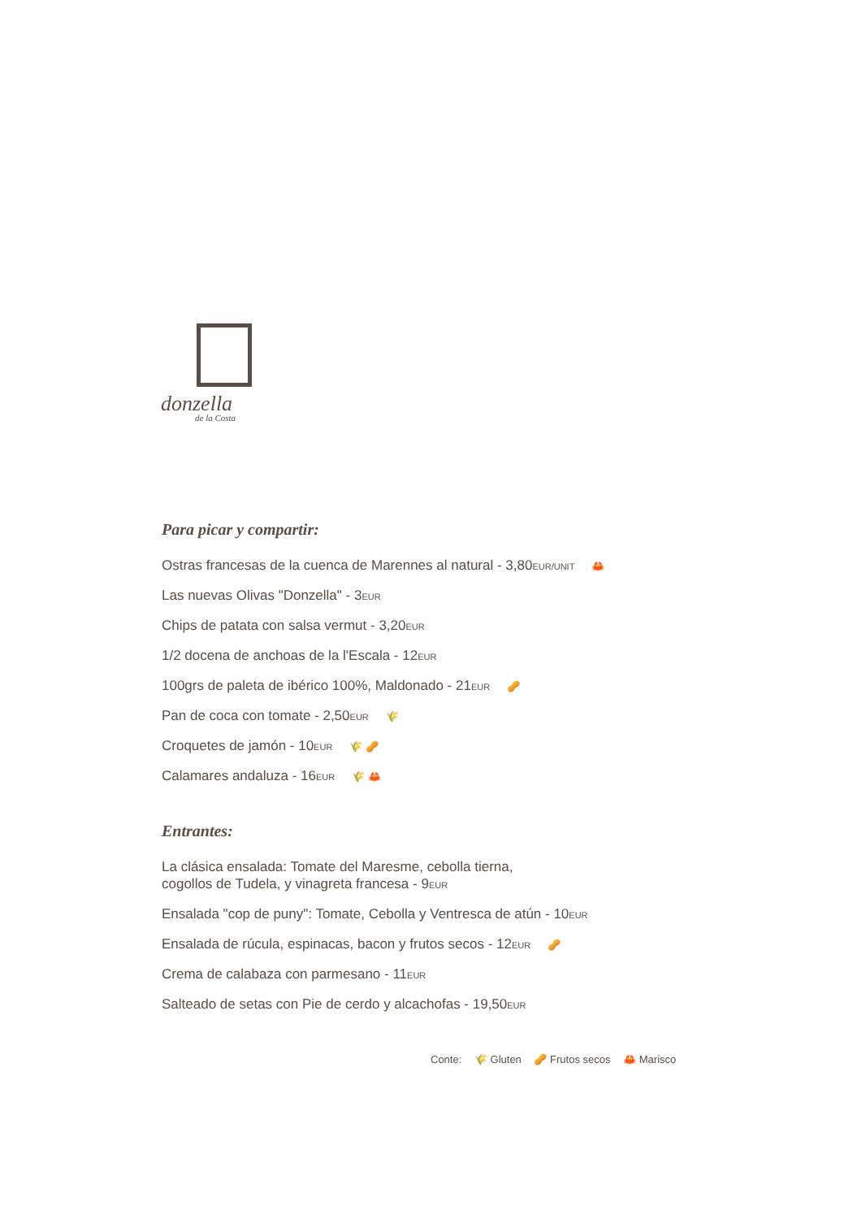donzella
de la Costa
Para picar y compartir:
Ostras francesas de la cuenca de Marennes al natural - 3,80EUR/UNIT 🦀
Las nuevas Olivas "Donzella" - 3EUR
Chips de patata con salsa vermut - 3,20EUR
1/2 docena de anchoas de la l'Escala - 12EUR
100grs de paleta de ibérico 100%, Maldonado - 21EUR 🥜
Pan de coca con tomate - 2,50EUR 🌾
Croquetes de jamón - 10EUR 🌾 🥜
Calamares andaluza - 16EUR 🌾 🦀
Entrantes:
La clásica ensalada: Tomate del Maresme, cebolla tierna,
cogollos de Tudela, y vinagreta francesa - 9EUR
Ensalada "cop de puny": Tomate, Cebolla y Ventresca de atún - 10EUR
Ensalada de rúcula, espinacas, bacon y frutos secos - 12EUR 🥜
Crema de calabaza con parmesano - 11EUR
Salteado de setas con Pie de cerdo y alcachofas - 19,50EUR
Conte: 🌾 Gluten 🥜 Frutos secos 🦀 Marisco